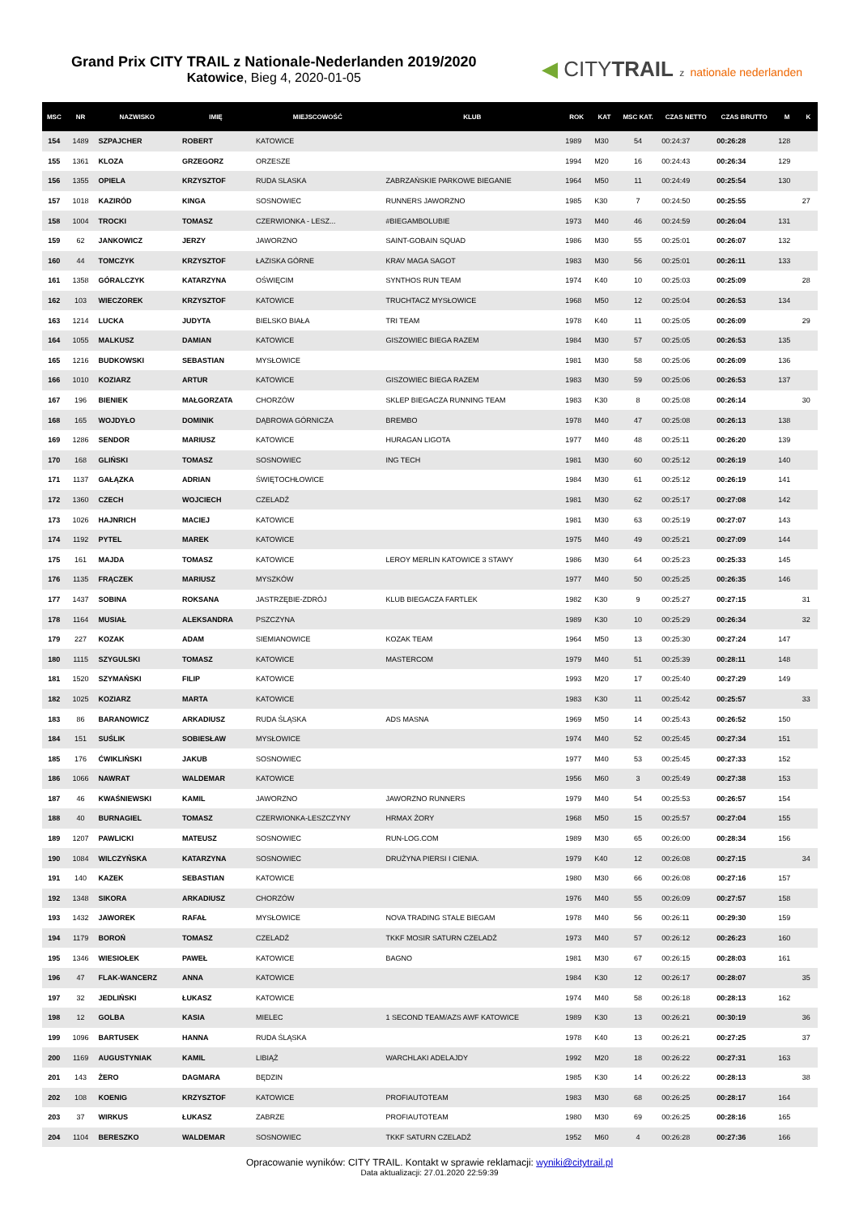Grand Prix CITY TRAIL z Nationale-Nederlanden 2019/2020
Katowice, Bieg 4, 2020-01-05
◀ CITYTRAIL z nationale nederlanden
| MSC | NR | NAZWISKO | IMIĘ | MIEJSCOWOŚĆ | KLUB | ROK | KAT | MSC KAT. | CZAS NETTO | CZAS BRUTTO | M | K |
| --- | --- | --- | --- | --- | --- | --- | --- | --- | --- | --- | --- | --- |
| 154 | 1489 | SZPAJCHER | ROBERT | KATOWICE | | 1989 | M30 | 54 | 00:24:37 | 00:26:28 | 128 | |
| 155 | 1361 | KLOZA | GRZEGORZ | ORZESZE | | 1994 | M20 | 16 | 00:24:43 | 00:26:34 | 129 | |
| 156 | 1355 | OPIELA | KRZYSZTOF | RUDA SLASKA | ZABRZAŃSKIE PARKOWE BIEGANIE | 1964 | M50 | 11 | 00:24:49 | 00:25:54 | 130 | |
| 157 | 1018 | KAZIRÓD | KINGA | SOSNOWIEC | RUNNERS JAWORZNO | 1985 | K30 | 7 | 00:24:50 | 00:25:55 | | 27 |
| 158 | 1004 | TROCKI | TOMASZ | CZERWIONKA - LESZ... | #BIEGAMBOLUBIE | 1973 | M40 | 46 | 00:24:59 | 00:26:04 | 131 | |
| 159 | 62 | JANKOWICZ | JERZY | JAWORZNO | SAINT-GOBAIN SQUAD | 1986 | M30 | 55 | 00:25:01 | 00:26:07 | 132 | |
| 160 | 44 | TOMCZYK | KRZYSZTOF | ŁAZISKA GÓRNE | KRAV MAGA SAGOT | 1983 | M30 | 56 | 00:25:01 | 00:26:11 | 133 | |
| 161 | 1358 | GÓRALCZYK | KATARZYNA | OŚWIĘCIM | SYNTHOS RUN TEAM | 1974 | K40 | 10 | 00:25:03 | 00:25:09 | | 28 |
| 162 | 103 | WIECZOREK | KRZYSZTOF | KATOWICE | TRUCHTACZ MYSŁOWICE | 1968 | M50 | 12 | 00:25:04 | 00:26:53 | 134 | |
| 163 | 1214 | LUCKA | JUDYTA | BIELSKO BIAŁA | TRI TEAM | 1978 | K40 | 11 | 00:25:05 | 00:26:09 | | 29 |
| 164 | 1055 | MALKUSZ | DAMIAN | KATOWICE | GISZOWIEC BIEGA RAZEM | 1984 | M30 | 57 | 00:25:05 | 00:26:53 | 135 | |
| 165 | 1216 | BUDKOWSKI | SEBASTIAN | MYSŁOWICE | | 1981 | M30 | 58 | 00:25:06 | 00:26:09 | 136 | |
| 166 | 1010 | KOZIARZ | ARTUR | KATOWICE | GISZOWIEC BIEGA RAZEM | 1983 | M30 | 59 | 00:25:06 | 00:26:53 | 137 | |
| 167 | 196 | BIENIEK | MAŁGORZATA | CHORZÓW | SKLEP BIEGACZA RUNNING TEAM | 1983 | K30 | 8 | 00:25:08 | 00:26:14 | | 30 |
| 168 | 165 | WOJDYŁO | DOMINIK | DĄBROWA GÓRNICZA | BREMBO | 1978 | M40 | 47 | 00:25:08 | 00:26:13 | 138 | |
| 169 | 1286 | SENDOR | MARIUSZ | KATOWICE | HURAGAN LIGOTA | 1977 | M40 | 48 | 00:25:11 | 00:26:20 | 139 | |
| 170 | 168 | GLIŃSKI | TOMASZ | SOSNOWIEC | ING TECH | 1981 | M30 | 60 | 00:25:12 | 00:26:19 | 140 | |
| 171 | 1137 | GAŁĄZKA | ADRIAN | ŚWIĘTOCHŁOWICE | | 1984 | M30 | 61 | 00:25:12 | 00:26:19 | 141 | |
| 172 | 1360 | CZECH | WOJCIECH | CZELADŹ | | 1981 | M30 | 62 | 00:25:17 | 00:27:08 | 142 | |
| 173 | 1026 | HAJNRICH | MACIEJ | KATOWICE | | 1981 | M30 | 63 | 00:25:19 | 00:27:07 | 143 | |
| 174 | 1192 | PYTEL | MAREK | KATOWICE | | 1975 | M40 | 49 | 00:25:21 | 00:27:09 | 144 | |
| 175 | 161 | MAJDA | TOMASZ | KATOWICE | LEROY MERLIN KATOWICE 3 STAWY | 1986 | M30 | 64 | 00:25:23 | 00:25:33 | 145 | |
| 176 | 1135 | FRĄCZEK | MARIUSZ | MYSZKÓW | | 1977 | M40 | 50 | 00:25:25 | 00:26:35 | 146 | |
| 177 | 1437 | SOBINA | ROKSANA | JASTRZĘBIE-ZDRÓJ | KLUB BIEGACZA FARTLEK | 1982 | K30 | 9 | 00:25:27 | 00:27:15 | | 31 |
| 178 | 1164 | MUSIAŁ | ALEKSANDRA | PSZCZYNA | | 1989 | K30 | 10 | 00:25:29 | 00:26:34 | | 32 |
| 179 | 227 | KOZAK | ADAM | SIEMIANOWICE | KOZAK TEAM | 1964 | M50 | 13 | 00:25:30 | 00:27:24 | 147 | |
| 180 | 1115 | SZYGULSKI | TOMASZ | KATOWICE | MASTERCOM | 1979 | M40 | 51 | 00:25:39 | 00:28:11 | 148 | |
| 181 | 1520 | SZYMAŃSKI | FILIP | KATOWICE | | 1993 | M20 | 17 | 00:25:40 | 00:27:29 | 149 | |
| 182 | 1025 | KOZIARZ | MARTA | KATOWICE | | 1983 | K30 | 11 | 00:25:42 | 00:25:57 | | 33 |
| 183 | 86 | BARANOWICZ | ARKADIUSZ | RUDA ŚLĄSKA | ADS MASNA | 1969 | M50 | 14 | 00:25:43 | 00:26:52 | 150 | |
| 184 | 151 | SUŚLIK | SOBIESŁAW | MYSŁOWICE | | 1974 | M40 | 52 | 00:25:45 | 00:27:34 | 151 | |
| 185 | 176 | ĆWIKLIŃSKI | JAKUB | SOSNOWIEC | | 1977 | M40 | 53 | 00:25:45 | 00:27:33 | 152 | |
| 186 | 1066 | NAWRAT | WALDEMAR | KATOWICE | | 1956 | M60 | 3 | 00:25:49 | 00:27:38 | 153 | |
| 187 | 46 | KWAŚNIEWSKI | KAMIL | JAWORZNO | JAWORZNO RUNNERS | 1979 | M40 | 54 | 00:25:53 | 00:26:57 | 154 | |
| 188 | 40 | BURNAGIEL | TOMASZ | CZERWIONKA-LESZCZYNY | HRMAX ŻORY | 1968 | M50 | 15 | 00:25:57 | 00:27:04 | 155 | |
| 189 | 1207 | PAWLICKI | MATEUSZ | SOSNOWIEC | RUN-LOG.COM | 1989 | M30 | 65 | 00:26:00 | 00:28:34 | 156 | |
| 190 | 1084 | WILCZYŃSKA | KATARZYNA | SOSNOWIEC | DRUŻYNA PIERSI I CIENIA. | 1979 | K40 | 12 | 00:26:08 | 00:27:15 | | 34 |
| 191 | 140 | KAZEK | SEBASTIAN | KATOWICE | | 1980 | M30 | 66 | 00:26:08 | 00:27:16 | 157 | |
| 192 | 1348 | SIKORA | ARKADIUSZ | CHORZÓW | | 1976 | M40 | 55 | 00:26:09 | 00:27:57 | 158 | |
| 193 | 1432 | JAWOREK | RAFAŁ | MYSŁOWICE | NOVA TRADING STALE BIEGAM | 1978 | M40 | 56 | 00:26:11 | 00:29:30 | 159 | |
| 194 | 1179 | BOROŃ | TOMASZ | CZELADŹ | TKKF MOSIR SATURN CZELADŹ | 1973 | M40 | 57 | 00:26:12 | 00:26:23 | 160 | |
| 195 | 1346 | WIESIOŁEK | PAWEŁ | KATOWICE | BAGNO | 1981 | M30 | 67 | 00:26:15 | 00:28:03 | 161 | |
| 196 | 47 | FLAK-WANCERZ | ANNA | KATOWICE | | 1984 | K30 | 12 | 00:26:17 | 00:28:07 | | 35 |
| 197 | 32 | JEDLIŃSKI | ŁUKASZ | KATOWICE | | 1974 | M40 | 58 | 00:26:18 | 00:28:13 | 162 | |
| 198 | 12 | GOLBA | KASIA | MIELEC | 1 SECOND TEAM/AZS AWF KATOWICE | 1989 | K30 | 13 | 00:26:21 | 00:30:19 | | 36 |
| 199 | 1096 | BARTUSEK | HANNA | RUDA ŚLĄSKA | | 1978 | K40 | 13 | 00:26:21 | 00:27:25 | | 37 |
| 200 | 1169 | AUGUSTYNIAK | KAMIL | LIBIĄŻ | WARCHLAKI ADELAJDY | 1992 | M20 | 18 | 00:26:22 | 00:27:31 | 163 | |
| 201 | 143 | ŻERO | DAGMARA | BĘDZIN | | 1985 | K30 | 14 | 00:26:22 | 00:28:13 | | 38 |
| 202 | 108 | KOENIG | KRZYSZTOF | KATOWICE | PROFIAUTOTEAM | 1983 | M30 | 68 | 00:26:25 | 00:28:17 | 164 | |
| 203 | 37 | WIRKUS | ŁUKASZ | ZABRZE | PROFIAUTOTEAM | 1980 | M30 | 69 | 00:26:25 | 00:28:16 | 165 | |
| 204 | 1104 | BERESZKO | WALDEMAR | SOSNOWIEC | TKKF SATURN CZELADŹ | 1952 | M60 | 4 | 00:26:28 | 00:27:36 | 166 | |
Opracowanie wyników: CITY TRAIL. Kontakt w sprawie reklamacji: wyniki@citytrail.pl
Data aktualizacji: 27.01.2020 22:59:39